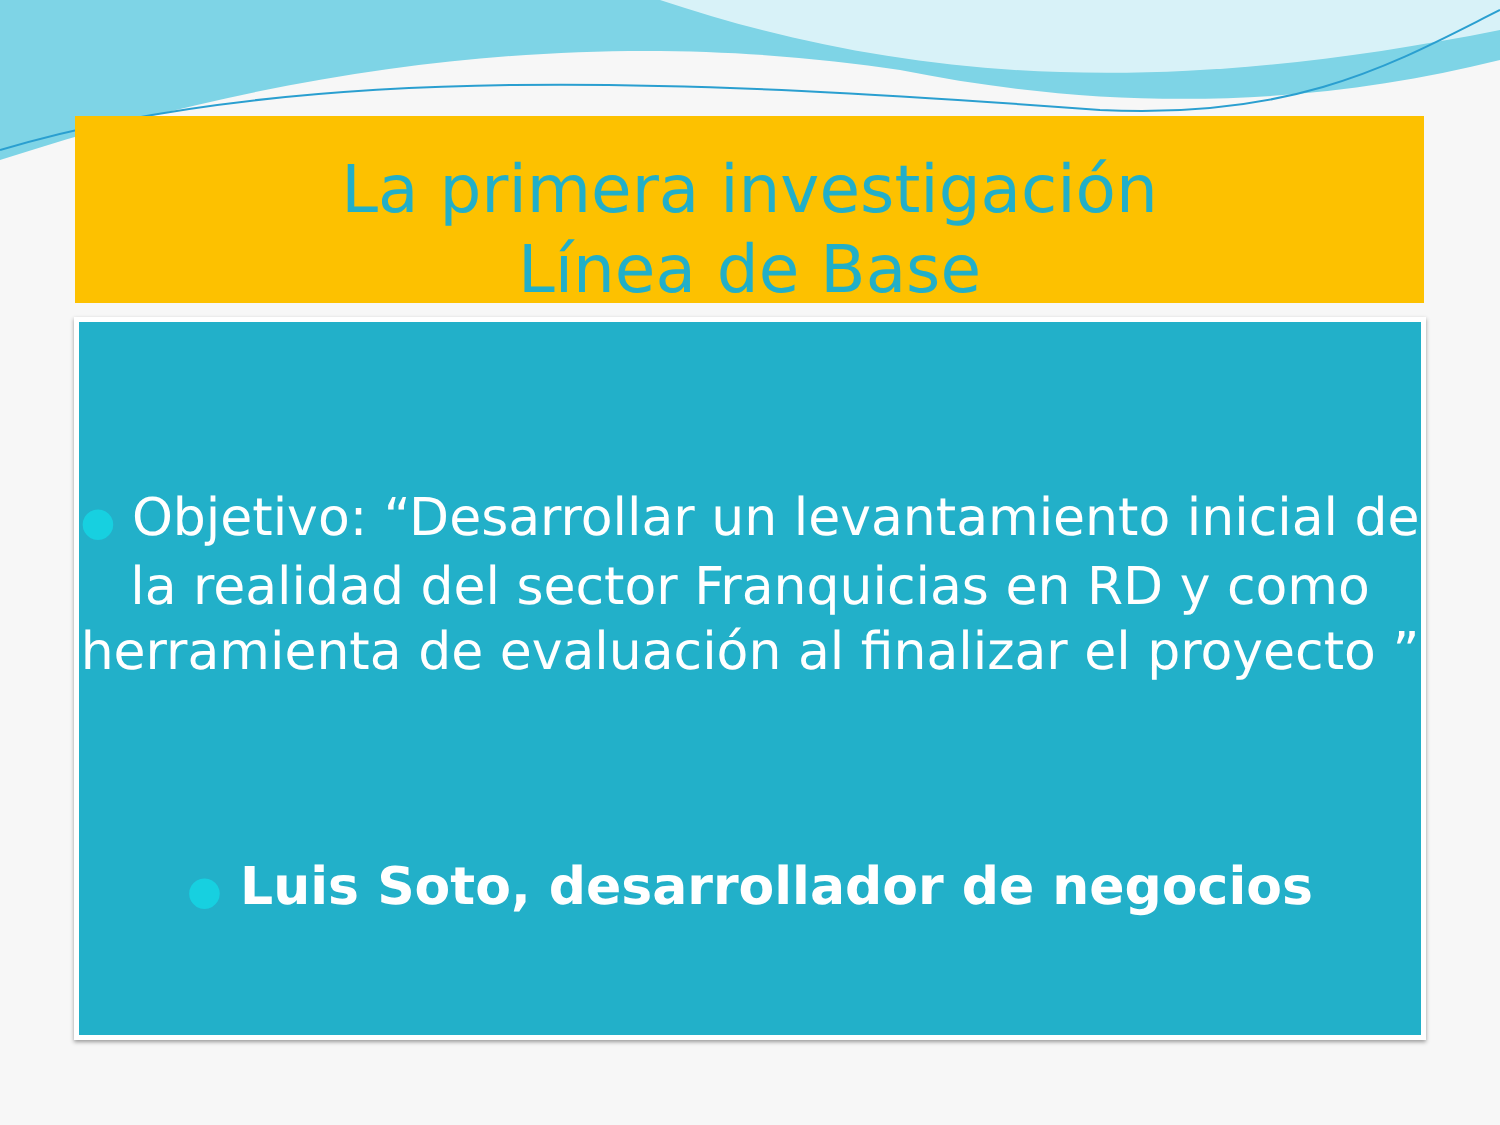La primera investigación
Línea de Base
● Objetivo: “Desarrollar un levantamiento inicial de la realidad del sector Franquicias en RD y como herramienta de evaluación al finalizar el proyecto ”
● Luis Soto, desarrollador de negocios